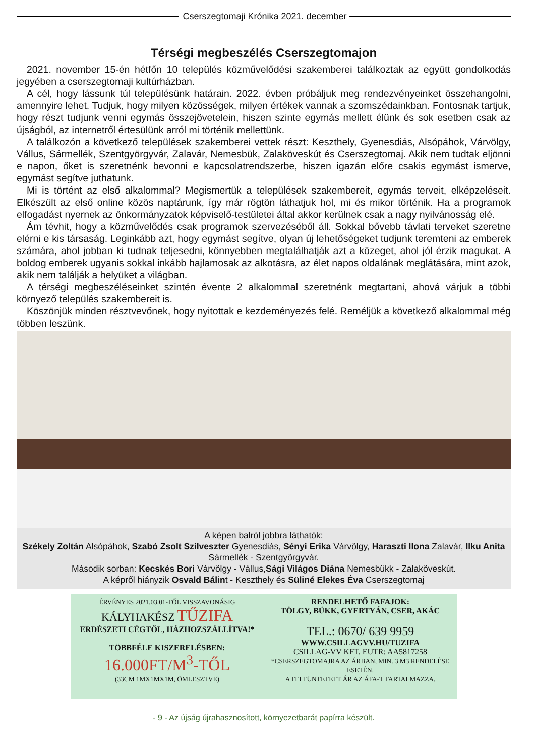Cserszegtomaji Krónika 2021. december
Térségi megbeszélés Cserszegtomajon
2021. november 15-én hétfőn 10 település közművelődési szakemberei találkoztak az együtt gondolkodás jegyében a cserszegtomaji kultúrházban.
A cél, hogy lássunk túl településünk határain. 2022. évben próbáljuk meg rendezvényeinket összehangolni, amennyire lehet. Tudjuk, hogy milyen közösségek, milyen értékek vannak a szomszédainkban. Fontosnak tartjuk, hogy részt tudjunk venni egymás összejövetelein, hiszen szinte egymás mellett élünk és sok esetben csak az újságból, az internetről értesülünk arról mi történik mellettünk.
A találkozón a következő települések szakemberei vettek részt: Keszthely, Gyenesdiás, Alsópáhok, Várvölgy, Vállus, Sármellék, Szentgyörgyvár, Zalavár, Nemesbük, Zalaköveskút és Cserszegtomaj. Akik nem tudtak eljönni e napon, őket is szeretnénk bevonni e kapcsolatrendszerbe, hiszen igazán előre csakis egymást ismerve, egymást segítve juthatunk.
Mi is történt az első alkalommal? Megismertük a települések szakembereit, egymás terveit, elképzeléseit. Elkészült az első online közös naptárunk, így már rögtön láthatjuk hol, mi és mikor történik. Ha a programok elfogadást nyernek az önkormányzatok képviselő-testületei által akkor kerülnek csak a nagy nyilvánosság elé.
Ám tévhit, hogy a közművelődés csak programok szervezéséből áll. Sokkal bővebb távlati terveket szeretne elérni e kis társaság. Leginkább azt, hogy egymást segítve, olyan új lehetőségeket tudjunk teremteni az emberek számára, ahol jobban ki tudnak teljesedni, könnyebben megtalálhatják azt a közeget, ahol jól érzik magukat. A boldog emberek ugyanis sokkal inkább hajlamosak az alkotásra, az élet napos oldalának meglátására, mint azok, akik nem találják a helyüket a világban.
A térségi megbeszéléseinket szintén évente 2 alkalommal szeretnénk megtartani, ahová várjuk a többi környező település szakembereit is.
Köszönjük minden résztvevőnek, hogy nyitottak e kezdeményezés felé. Reméljük a következő alkalommal még többen leszünk.
A képen balról jobbra láthatók:
Székely Zoltán Alsópáhok, Szabó Zsolt Szilveszter Gyenesdiás, Sényi Erika Várvölgy, Haraszti Ilona Zalavár, Ilku Anita Sármellék - Szentgyörgyvár.
Második sorban: Kecskés Bori Várvölgy - Vállus,Sági Világos Diána Nemesbükk - Zalaköveskút.
A képről hiányzik Osvald Bálint - Keszthely és Süliné Elekes Éva Cserszegtomaj
ÉRVÉNYES 2021.03.01-TŐL VISSZAVONÁSIG
KÁLYHAKÉSZ TŰZIFA
ERDÉSZETI CÉGTŐL, HÁZHOZSZÁLLÍTVA!*
TÖBBFÉLE KISZERELÉSBEN:
16.000FT/M<sup>3</sup>-TŐL
(33CM 1MX1MX1M, ÖMLESZTVE)
RENDELHETŐ FAFAJOK:
TÖLGY, BÜKK, GYERTYÁN, CSER, AKÁC
TEL.: 0670/ 639 9959
WWW.CSILLAGVV.HU/TUZIFA
CSILLAG-VV KFT. EUTR: AA5817258
*CSERSZEGTOMAJRA AZ ÁRBAN, MIN. 3 M3 RENDELÉSE ESETÉN.
A FELTÜNTETETT ÁR AZ ÁFA-T TARTALMAZZA.
- 9 - Az újság újrahasznosított, környezetbarát papírra készült.